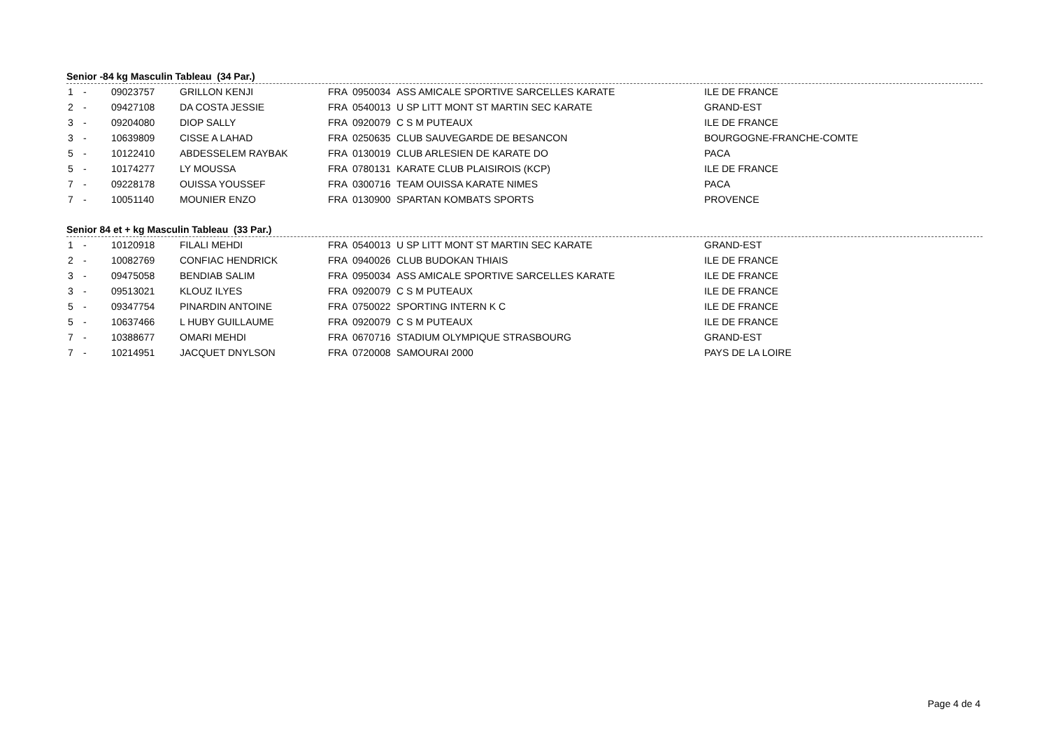Senior -84 kg Masculin Tableau (34 Par.)
| 1 | - | 09023757 | GRILLON KENJI | FRA | 0950034 | ASS AMICALE SPORTIVE SARCELLES KARATE | ILE DE FRANCE |
| 2 | - | 09427108 | DA COSTA JESSIE | FRA | 0540013 | U SP LITT MONT ST MARTIN SEC KARATE | GRAND-EST |
| 3 | - | 09204080 | DIOP SALLY | FRA | 0920079 | C S M PUTEAUX | ILE DE FRANCE |
| 3 | - | 10639809 | CISSE A LAHAD | FRA | 0250635 | CLUB SAUVEGARDE DE BESANCON | BOURGOGNE-FRANCHE-COMTE |
| 5 | - | 10122410 | ABDESSELEM RAYBAK | FRA | 0130019 | CLUB ARLESIEN DE KARATE DO | PACA |
| 5 | - | 10174277 | LY MOUSSA | FRA | 0780131 | KARATE CLUB PLAISIROIS (KCP) | ILE DE FRANCE |
| 7 | - | 09228178 | OUISSA YOUSSEF | FRA | 0300716 | TEAM OUISSA KARATE NIMES | PACA |
| 7 | - | 10051140 | MOUNIER ENZO | FRA | 0130900 | SPARTAN KOMBATS SPORTS | PROVENCE |
Senior 84 et + kg Masculin Tableau (33 Par.)
| 1 | - | 10120918 | FILALI MEHDI | FRA | 0540013 | U SP LITT MONT ST MARTIN SEC KARATE | GRAND-EST |
| 2 | - | 10082769 | CONFIAC HENDRICK | FRA | 0940026 | CLUB BUDOKAN THIAIS | ILE DE FRANCE |
| 3 | - | 09475058 | BENDIAB SALIM | FRA | 0950034 | ASS AMICALE SPORTIVE SARCELLES KARATE | ILE DE FRANCE |
| 3 | - | 09513021 | KLOUZ ILYES | FRA | 0920079 | C S M PUTEAUX | ILE DE FRANCE |
| 5 | - | 09347754 | PINARDIN ANTOINE | FRA | 0750022 | SPORTING INTERN K C | ILE DE FRANCE |
| 5 | - | 10637466 | L HUBY GUILLAUME | FRA | 0920079 | C S M PUTEAUX | ILE DE FRANCE |
| 7 | - | 10388677 | OMARI MEHDI | FRA | 0670716 | STADIUM OLYMPIQUE STRASBOURG | GRAND-EST |
| 7 | - | 10214951 | JACQUET DNYLSON | FRA | 0720008 | SAMOURAI 2000 | PAYS DE LA LOIRE |
Page 4 de 4